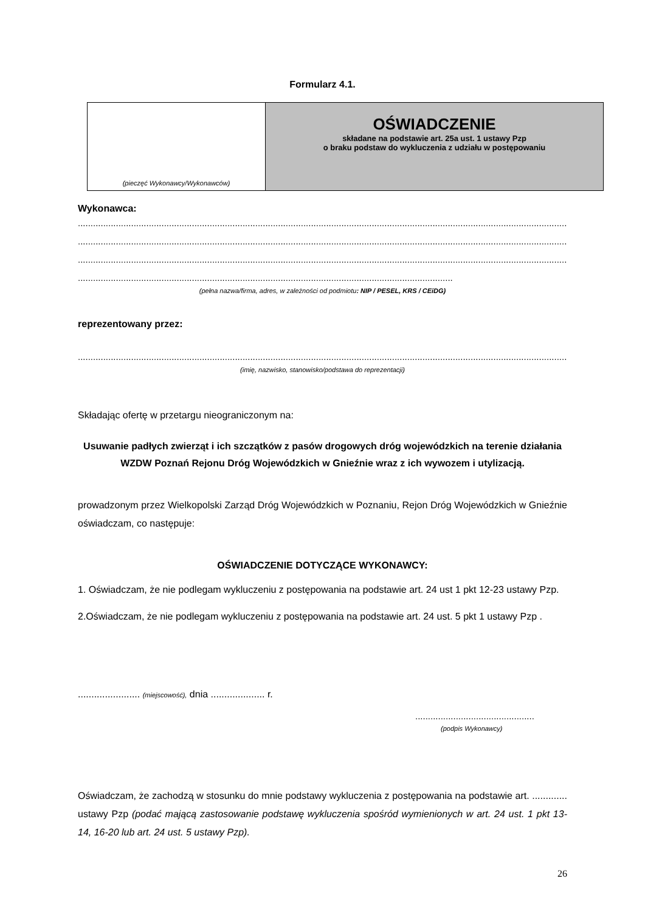Formularz 4.1.
| (pieczęć Wykonawcy/Wykonawców) | OŚWIADCZENIE składane na podstawie art. 25a ust. 1 ustawy Pzp o braku podstaw do wykluczenia z udziału w postępowaniu |
Wykonawca:
........................................................................................................................................................................................................................
........................................................................................................................................................................................................................
........................................................................................................................................................................................................................
....................................................................................................................................................
(pełna nazwa/firma, adres, w zależności od podmiotu: NIP / PESEL, KRS / CEiDG)
reprezentowany przez:
..................................................................................................................................................................................................
(imię, nazwisko, stanowisko/podstawa do reprezentacji)
Składając ofertę w przetargu nieograniczonym na:
Usuwanie padłych zwierząt i ich szczątków z pasów drogowych dróg wojewódzkich na terenie działania WZDW Poznań Rejonu Dróg Wojewódzkich w Gnieźnie wraz z ich wywozem i utylizacją.
prowadzonym przez Wielkopolski Zarząd Dróg Wojewódzkich w Poznaniu, Rejon Dróg Wojewódzkich w Gnieźnie oświadczam, co następuje:
OŚWIADCZENIE DOTYCZĄCE WYKONAWCY:
1. Oświadczam, że nie podlegam wykluczeniu z postępowania na podstawie art. 24 ust 1 pkt 12-23 ustawy Pzp.
2.Oświadczam, że nie podlegam wykluczeniu z postępowania na podstawie art. 24 ust. 5 pkt 1 ustawy Pzp .
....................... (miejscowość), dnia .................... r.
...............................................
(podpis Wykonawcy)
Oświadczam, że zachodzą w stosunku do mnie podstawy wykluczenia z postępowania na podstawie art. ............. ustawy Pzp (podać mającą zastosowanie podstawę wykluczenia spośród wymienionych w art. 24 ust. 1 pkt 13-14, 16-20 lub art. 24 ust. 5 ustawy Pzp).
26